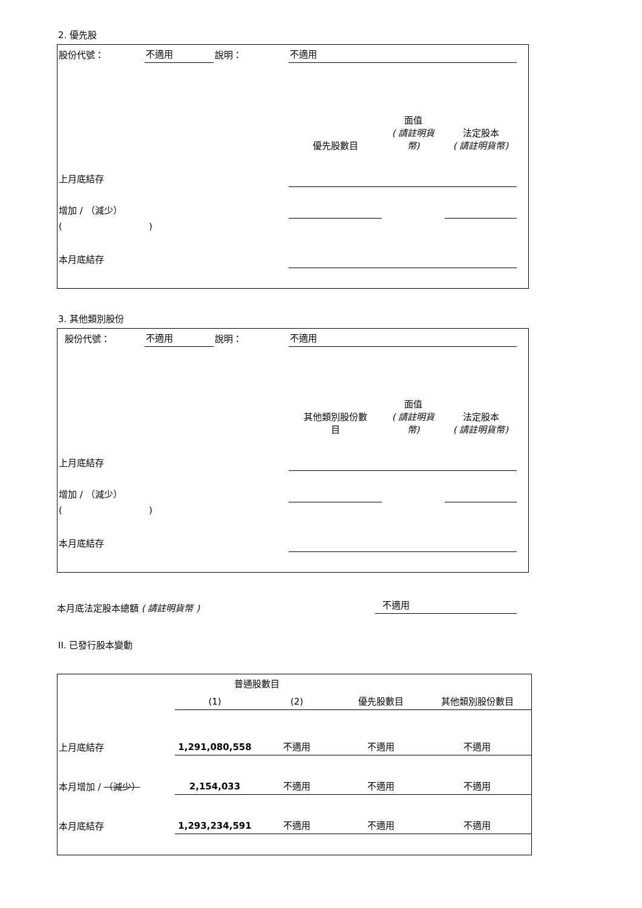2. 優先股
| 股份代號： | 不適用 | 說明： | 不適用 | | | |
| | | | 優先股數目 | 面值 ( 請註明貨 幣) | 法定股本 ( 請註明貨幣) | |
| 上月底結存 | | | | | | |
| 增加 / （減少） | | | | | | |
| ( ) | | | | | | |
| 本月底結存 | | | | | | |
3. 其他類別股份
| 股份代號： | 不適用 | 說明： | 不適用 | | | |
| | | | 其他類別股份數 目 | 面值 ( 請註明貨 幣) | 法定股本 ( 請註明貨幣) | |
| 上月底結存 | | | | | | |
| 增加 / （減少） | | | | | | |
| ( ) | | | | | | |
| 本月底結存 | | | | | | |
本月底法定股本總額 ( 請註明貨幣 )
不適用
II. 已發行股本變動
| | 普通股數目 | | | |
| | (1) | (2) | 優先股數目 | 其他類別股份數目 |
| 上月底結存 | 1,291,080,558 | 不適用 | 不適用 | 不適用 |
| 本月增加 / （減少） | 2,154,033 | 不適用 | 不適用 | 不適用 |
| 本月底結存 | 1,293,234,591 | 不適用 | 不適用 | 不適用 |